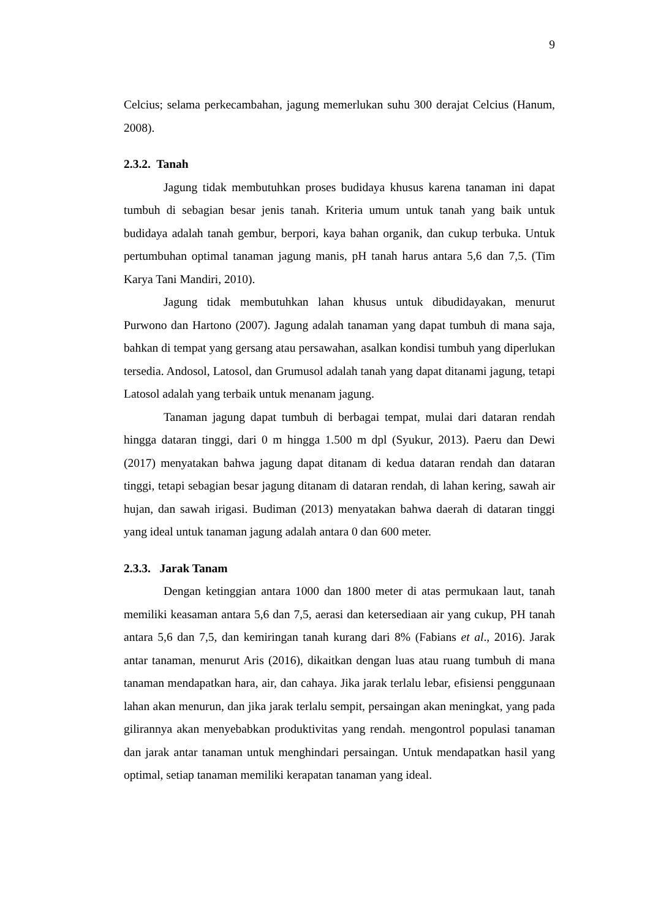9
Celcius; selama perkecambahan, jagung memerlukan suhu 300 derajat Celcius (Hanum, 2008).
2.3.2. Tanah
Jagung tidak membutuhkan proses budidaya khusus karena tanaman ini dapat tumbuh di sebagian besar jenis tanah. Kriteria umum untuk tanah yang baik untuk budidaya adalah tanah gembur, berpori, kaya bahan organik, dan cukup terbuka. Untuk pertumbuhan optimal tanaman jagung manis, pH tanah harus antara 5,6 dan 7,5. (Tim Karya Tani Mandiri, 2010).
Jagung tidak membutuhkan lahan khusus untuk dibudidayakan, menurut Purwono dan Hartono (2007). Jagung adalah tanaman yang dapat tumbuh di mana saja, bahkan di tempat yang gersang atau persawahan, asalkan kondisi tumbuh yang diperlukan tersedia. Andosol, Latosol, dan Grumusol adalah tanah yang dapat ditanami jagung, tetapi Latosol adalah yang terbaik untuk menanam jagung.
Tanaman jagung dapat tumbuh di berbagai tempat, mulai dari dataran rendah hingga dataran tinggi, dari 0 m hingga 1.500 m dpl (Syukur, 2013). Paeru dan Dewi (2017) menyatakan bahwa jagung dapat ditanam di kedua dataran rendah dan dataran tinggi, tetapi sebagian besar jagung ditanam di dataran rendah, di lahan kering, sawah air hujan, dan sawah irigasi. Budiman (2013) menyatakan bahwa daerah di dataran tinggi yang ideal untuk tanaman jagung adalah antara 0 dan 600 meter.
2.3.3. Jarak Tanam
Dengan ketinggian antara 1000 dan 1800 meter di atas permukaan laut, tanah memiliki keasaman antara 5,6 dan 7,5, aerasi dan ketersediaan air yang cukup, PH tanah antara 5,6 dan 7,5, dan kemiringan tanah kurang dari 8% (Fabians et al., 2016). Jarak antar tanaman, menurut Aris (2016), dikaitkan dengan luas atau ruang tumbuh di mana tanaman mendapatkan hara, air, dan cahaya. Jika jarak terlalu lebar, efisiensi penggunaan lahan akan menurun, dan jika jarak terlalu sempit, persaingan akan meningkat, yang pada gilirannya akan menyebabkan produktivitas yang rendah. mengontrol populasi tanaman dan jarak antar tanaman untuk menghindari persaingan. Untuk mendapatkan hasil yang optimal, setiap tanaman memiliki kerapatan tanaman yang ideal.